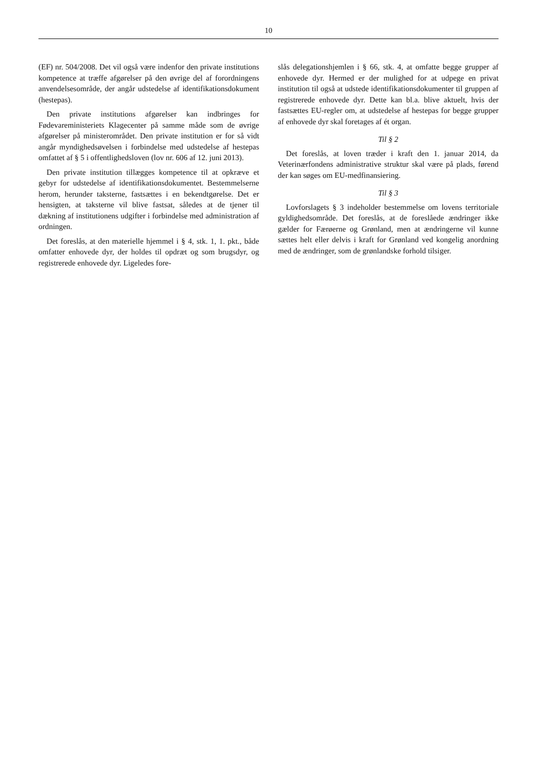10
(EF) nr. 504/2008. Det vil også være indenfor den private institutions kompetence at træffe afgørelser på den øvrige del af forordningens anvendelsesområde, der angår udstedelse af identifikationsdokument (hestepas).
Den private institutions afgørelser kan indbringes for Fødevareministeriets Klagecenter på samme måde som de øvrige afgørelser på ministerområdet. Den private institution er for så vidt angår myndighedsøvelsen i forbindelse med udstedelse af hestepas omfattet af § 5 i offentlighedsloven (lov nr. 606 af 12. juni 2013).
Den private institution tillægges kompetence til at opkræve et gebyr for udstedelse af identifikationsdokumentet. Bestemmelserne herom, herunder taksterne, fastsættes i en bekendtgørelse. Det er hensigten, at taksterne vil blive fastsat, således at de tjener til dækning af institutionens udgifter i forbindelse med administration af ordningen.
Det foreslås, at den materielle hjemmel i § 4, stk. 1, 1. pkt., både omfatter enhovede dyr, der holdes til opdræt og som brugsdyr, og registrerede enhovede dyr. Ligeledes fore-
slås delegationshjemlen i § 66, stk. 4, at omfatte begge grupper af enhovede dyr. Hermed er der mulighed for at udpege en privat institution til også at udstede identifikationsdokumenter til gruppen af registrerede enhovede dyr. Dette kan bl.a. blive aktuelt, hvis der fastsættes EU-regler om, at udstedelse af hestepas for begge grupper af enhovede dyr skal foretages af ét organ.
Til § 2
Det foreslås, at loven træder i kraft den 1. januar 2014, da Veterinærfondens administrative struktur skal være på plads, førend der kan søges om EU-medfinansiering.
Til § 3
Lovforslagets § 3 indeholder bestemmelse om lovens territoriale gyldighedsområde. Det foreslås, at de foreslåede ændringer ikke gælder for Færøerne og Grønland, men at ændringerne vil kunne sættes helt eller delvis i kraft for Grønland ved kongelig anordning med de ændringer, som de grønlandske forhold tilsiger.